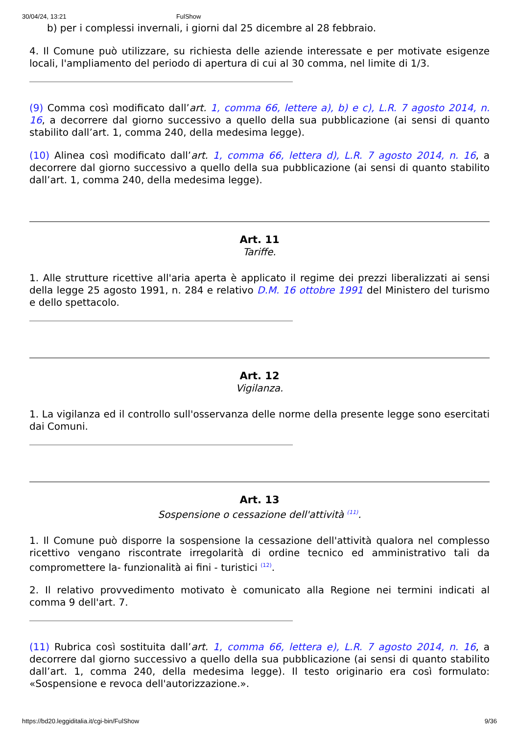30/04/24, 13:21 FulShow
b) per i complessi invernali, i giorni dal 25 dicembre al 28 febbraio.
4. Il Comune può utilizzare, su richiesta delle aziende interessate e per motivate esigenze locali, l'ampliamento del periodo di apertura di cui al 30 comma, nel limite di 1/3.
(9) Comma così modificato dall’art. 1, comma 66, lettere a), b) e c), L.R. 7 agosto 2014, n. 16, a decorrere dal giorno successivo a quello della sua pubblicazione (ai sensi di quanto stabilito dall’art. 1, comma 240, della medesima legge).
(10) Alinea così modificato dall’art. 1, comma 66, lettera d), L.R. 7 agosto 2014, n. 16, a decorrere dal giorno successivo a quello della sua pubblicazione (ai sensi di quanto stabilito dall’art. 1, comma 240, della medesima legge).
Art. 11
Tariffe.
1. Alle strutture ricettive all'aria aperta è applicato il regime dei prezzi liberalizzati ai sensi della legge 25 agosto 1991, n. 284 e relativo D.M. 16 ottobre 1991 del Ministero del turismo e dello spettacolo.
Art. 12
Vigilanza.
1. La vigilanza ed il controllo sull'osservanza delle norme della presente legge sono esercitati dai Comuni.
Art. 13
Sospensione o cessazione dell'attività <sup>(11)</sup>.
1. Il Comune può disporre la sospensione la cessazione dell'attività qualora nel complesso ricettivo vengano riscontrate irregolarità di ordine tecnico ed amministrativo tali da compromettere la- funzionalità ai fini - turistici <sup>(12)</sup>.
2. Il relativo provvedimento motivato è comunicato alla Regione nei termini indicati al comma 9 dell'art. 7.
(11) Rubrica così sostituita dall’art. 1, comma 66, lettera e), L.R. 7 agosto 2014, n. 16, a decorrere dal giorno successivo a quello della sua pubblicazione (ai sensi di quanto stabilito dall’art. 1, comma 240, della medesima legge). Il testo originario era così formulato: «Sospensione e revoca dell'autorizzazione.».
https://bd20.leggiditalia.it/cgi-bin/FulShow 9/36